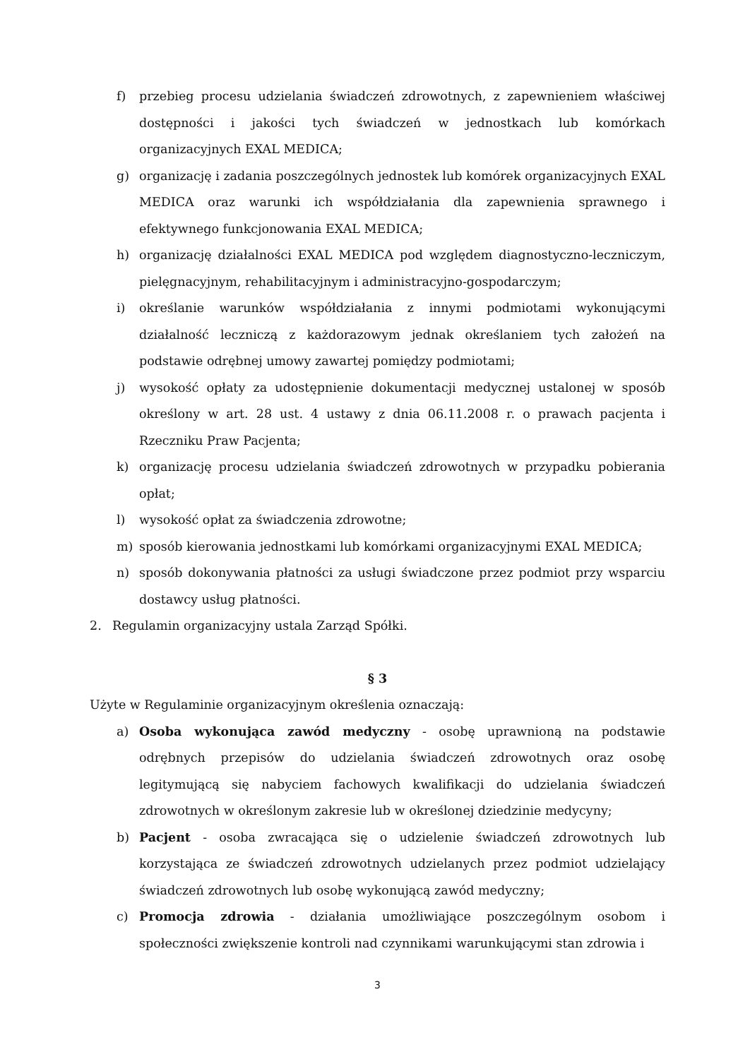f) przebieg procesu udzielania świadczeń zdrowotnych, z zapewnieniem właściwej dostępności i jakości tych świadczeń w jednostkach lub komórkach organizacyjnych EXAL MEDICA;
g) organizację i zadania poszczególnych jednostek lub komórek organizacyjnych EXAL MEDICA oraz warunki ich współdziałania dla zapewnienia sprawnego i efektywnego funkcjonowania EXAL MEDICA;
h) organizację działalności EXAL MEDICA pod względem diagnostyczno-leczniczym, pielęgnacyjnym, rehabilitacyjnym i administracyjno-gospodarczym;
i) określanie warunków współdziałania z innymi podmiotami wykonującymi działalność leczniczą z każdorazowym jednak określaniem tych założeń na podstawie odrębnej umowy zawartej pomiędzy podmiotami;
j) wysokość opłaty za udostępnienie dokumentacji medycznej ustalonej w sposób określony w art. 28 ust. 4 ustawy z dnia 06.11.2008 r. o prawach pacjenta i Rzeczniku Praw Pacjenta;
k) organizację procesu udzielania świadczeń zdrowotnych w przypadku pobierania opłat;
l) wysokość opłat za świadczenia zdrowotne;
m) sposób kierowania jednostkami lub komórkami organizacyjnymi EXAL MEDICA;
n) sposób dokonywania płatności za usługi świadczone przez podmiot przy wsparciu dostawcy usług płatności.
2. Regulamin organizacyjny ustala Zarząd Spółki.
§ 3
Użyte w Regulaminie organizacyjnym określenia oznaczają:
a) Osoba wykonująca zawód medyczny - osobę uprawnioną na podstawie odrębnych przepisów do udzielania świadczeń zdrowotnych oraz osobę legitymującą się nabyciem fachowych kwalifikacji do udzielania świadczeń zdrowotnych w określonym zakresie lub w określonej dziedzinie medycyny;
b) Pacjent - osoba zwracająca się o udzielenie świadczeń zdrowotnych lub korzystająca ze świadczeń zdrowotnych udzielanych przez podmiot udzielający świadczeń zdrowotnych lub osobę wykonującą zawód medyczny;
c) Promocja zdrowia - działania umożliwiające poszczególnym osobom i społeczności zwiększenie kontroli nad czynnikami warunkującymi stan zdrowia i
3